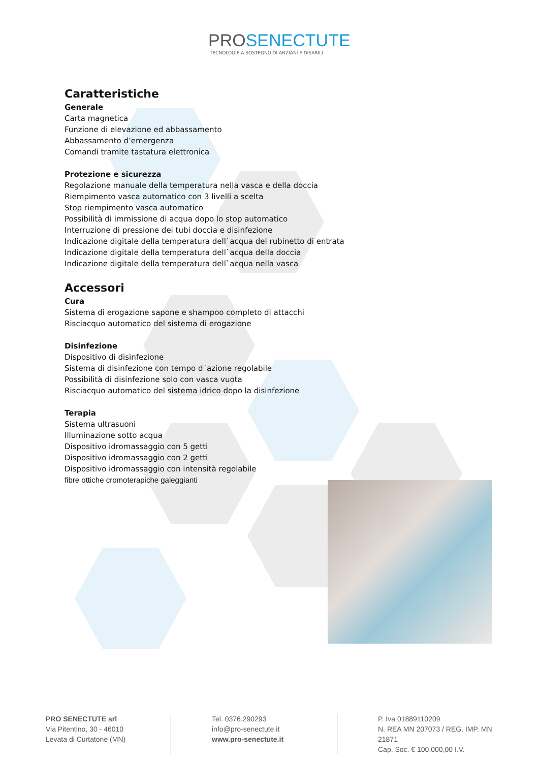PROSENECTUTE
TECNOLOGIE A SOSTEGNO DI ANZIANI E DISABILI
Caratteristiche
Generale
Carta magnetica
Funzione di elevazione ed abbassamento
Abbassamento d’emergenza
Comandi tramite tastatura elettronica
Protezione e sicurezza
Regolazione manuale della temperatura nella vasca e della doccia
Riempimento vasca automatico con 3 livelli a scelta
Stop riempimento vasca automatico
Possibilità di immissione di acqua dopo lo stop automatico
Interruzione di pressione dei tubi doccia e disinfezione
Indicazione digitale della temperatura dell`acqua del rubinetto di entrata
Indicazione digitale della temperatura dell`acqua della doccia
Indicazione digitale della temperatura dell`acqua nella vasca
Accessori
Cura
Sistema di erogazione sapone e shampoo completo di attacchi
Risciacquo automatico del sistema di erogazione
Disinfezione
Dispositivo di disinfezione
Sistema di disinfezione con tempo d´azione regolabile
Possibilità di disinfezione solo con vasca vuota
Risciacquo automatico del sistema idrico dopo la disinfezione
Terapia
Sistema ultrasuoni
Illuminazione sotto acqua
Dispositivo idromassaggio con 5 getti
Dispositivo idromassaggio con 2 getti
Dispositivo idromassaggio con intensità regolabile
fibre ottiche cromoterapiche galeggianti
PRO SENECTUTE srl
Via Pitentino, 30 - 46010
Levata di Curtatone (MN)
Tel. 0376.290293
info@pro-senectute.it
www.pro-senectute.it
P. Iva 01889110209
N. REA MN 207073 / REG. IMP. MN 21871
Cap. Soc. € 100.000,00 I.V.